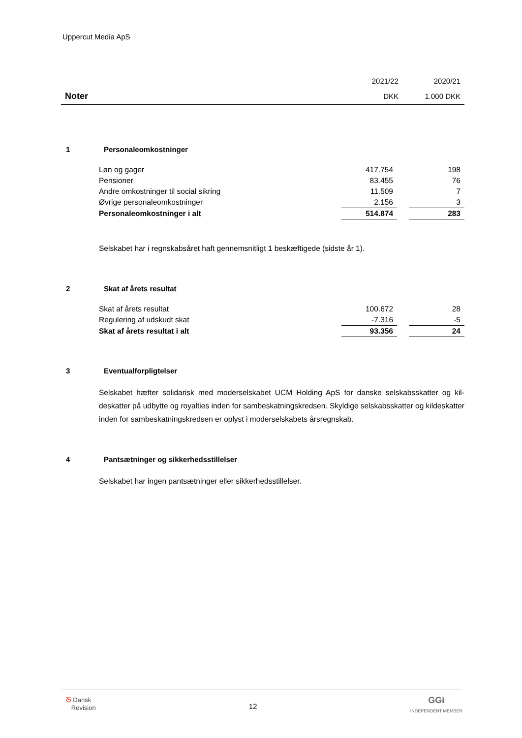Uppercut Media ApS
| | 2021/22 | 2020/21 |
| Noter | DKK | 1.000 DKK |
1 Personaleomkostninger
| Løn og gager | 417.754 | | 198 |
| Pensioner | 83.455 | | 76 |
| Andre omkostninger til social sikring | 11.509 | | 7 |
| Øvrige personaleomkostninger | 2.156 | | 3 |
| Personaleomkostninger i alt | 514.874 | | 283 |
Selskabet har i regnskabsåret haft gennemsnitligt 1 beskæftigede (sidste år 1).
2 Skat af årets resultat
| Skat af årets resultat | 100.672 | | 28 |
| Regulering af udskudt skat | -7.316 | | -5 |
| Skat af årets resultat i alt | 93.356 | | 24 |
3 Eventualforpligtelser
Selskabet hæfter solidarisk med moderselskabet UCM Holding ApS for danske selskabsskatter og kil­deskatter på udbytte og royalties inden for sambeskatningskredsen. Skyldige selskabsskatter og kil­deskatter inden for sambeskatningskredsen er oplyst i moderselskabets årsregnskab.
4 Pantsætninger og sikkerhedsstillelser
Selskabet har ingen pantsætninger eller sikkerhedsstillelser.
ᘔ Dansk
Revision
12
GGi
INDEPENDENT MEMBER